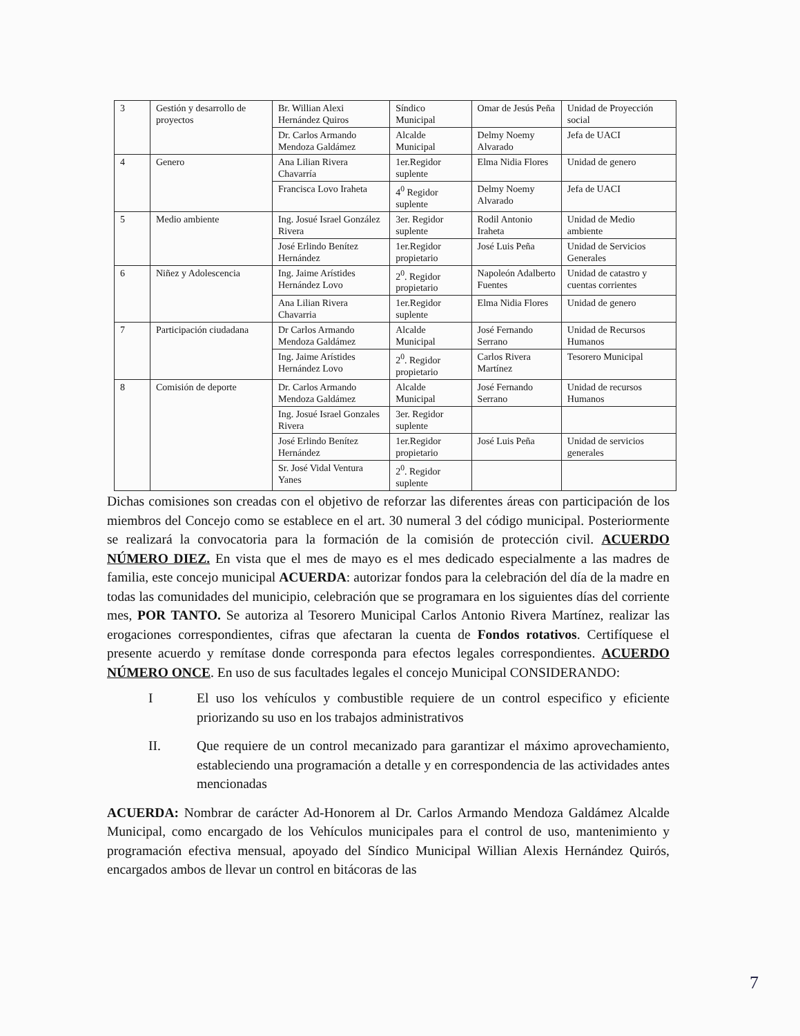| 3 | Gestión y desarrollo de proyectos | Br. Willian Alexi Hernández Quiros | Síndico Municipal | Omar de Jesús Peña | Unidad de Proyección social |
| | | Dr. Carlos Armando Mendoza Galdámez | Alcalde Municipal | Delmy Noemy Alvarado | Jefa de UACI |
| 4 | Genero | Ana Lilian Rivera Chavarría | 1er.Regidor suplente | Elma Nidia Flores | Unidad de genero |
| | | Francisca Lovo Iraheta | 4<sup>0</sup> Regidor suplente | Delmy Noemy Alvarado | Jefa de UACI |
| 5 | Medio ambiente | Ing. Josué Israel González Rivera | 3er. Regidor suplente | Rodil Antonio Iraheta | Unidad de Medio ambiente |
| | | José Erlindo Benítez Hernández | 1er.Regidor propietario | José Luis Peña | Unidad de Servicios Generales |
| 6 | Niñez y Adolescencia | Ing. Jaime Arístides Hernández Lovo | 2<sup>0</sup>. Regidor propietario | Napoleón Adalberto Fuentes | Unidad de catastro y cuentas corrientes |
| | | Ana Lilian Rivera Chavarria | 1er.Regidor suplente | Elma Nidia Flores | Unidad de genero |
| 7 | Participación ciudadana | Dr Carlos Armando Mendoza Galdámez | Alcalde Municipal | José Fernando Serrano | Unidad de Recursos Humanos |
| | | Ing. Jaime Arístides Hernández Lovo | 2<sup>0</sup>. Regidor propietario | Carlos Rivera Martínez | Tesorero Municipal |
| 8 | Comisión de deporte | Dr. Carlos Armando Mendoza Galdámez | Alcalde Municipal | José Fernando Serrano | Unidad de recursos Humanos |
| | | Ing. Josué Israel Gonzales Rivera | 3er. Regidor suplente | | |
| | | José Erlindo Benítez Hernández | 1er.Regidor propietario | José Luis Peña | Unidad de servicios generales |
| | | Sr. José Vidal Ventura Yanes | 2<sup>0</sup>. Regidor suplente | | |
Dichas comisiones son creadas con el objetivo de reforzar las diferentes áreas con participación de los miembros del Concejo como se establece en el art. 30 numeral 3 del código municipal. Posteriormente se realizará la convocatoria para la formación de la comisión de protección civil. ACUERDO NÚMERO DIEZ. En vista que el mes de mayo es el mes dedicado especialmente a las madres de familia, este concejo municipal ACUERDA: autorizar fondos para la celebración del día de la madre en todas las comunidades del municipio, celebración que se programara en los siguientes días del corriente mes, POR TANTO. Se autoriza al Tesorero Municipal Carlos Antonio Rivera Martínez, realizar las erogaciones correspondientes, cifras que afectaran la cuenta de Fondos rotativos. Certifíquese el presente acuerdo y remítase donde corresponda para efectos legales correspondientes. ACUERDO NÚMERO ONCE. En uso de sus facultades legales el concejo Municipal CONSIDERANDO:
I El uso los vehículos y combustible requiere de un control especifico y eficiente priorizando su uso en los trabajos administrativos
II. Que requiere de un control mecanizado para garantizar el máximo aprovechamiento, estableciendo una programación a detalle y en correspondencia de las actividades antes mencionadas
ACUERDA: Nombrar de carácter Ad-Honorem al Dr. Carlos Armando Mendoza Galdámez Alcalde Municipal, como encargado de los Vehículos municipales para el control de uso, mantenimiento y programación efectiva mensual, apoyado del Síndico Municipal Willian Alexis Hernández Quirós, encargados ambos de llevar un control en bitácoras de las
7